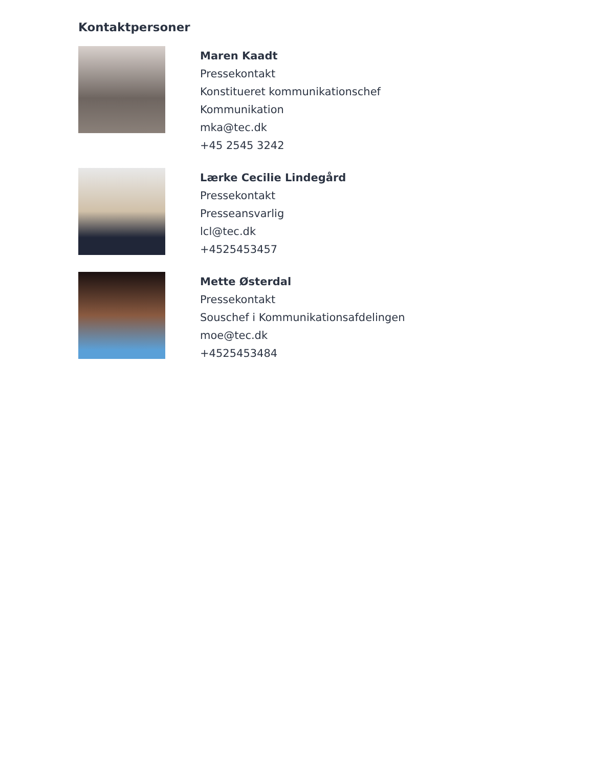Kontaktpersoner
Maren Kaadt
Pressekontakt
Konstitueret kommunikationschef
Kommunikation
mka@tec.dk
+45 2545 3242
Lærke Cecilie Lindegård
Pressekontakt
Presseansvarlig
lcl@tec.dk
+4525453457
Mette Østerdal
Pressekontakt
Souschef i Kommunikationsafdelingen
moe@tec.dk
+4525453484